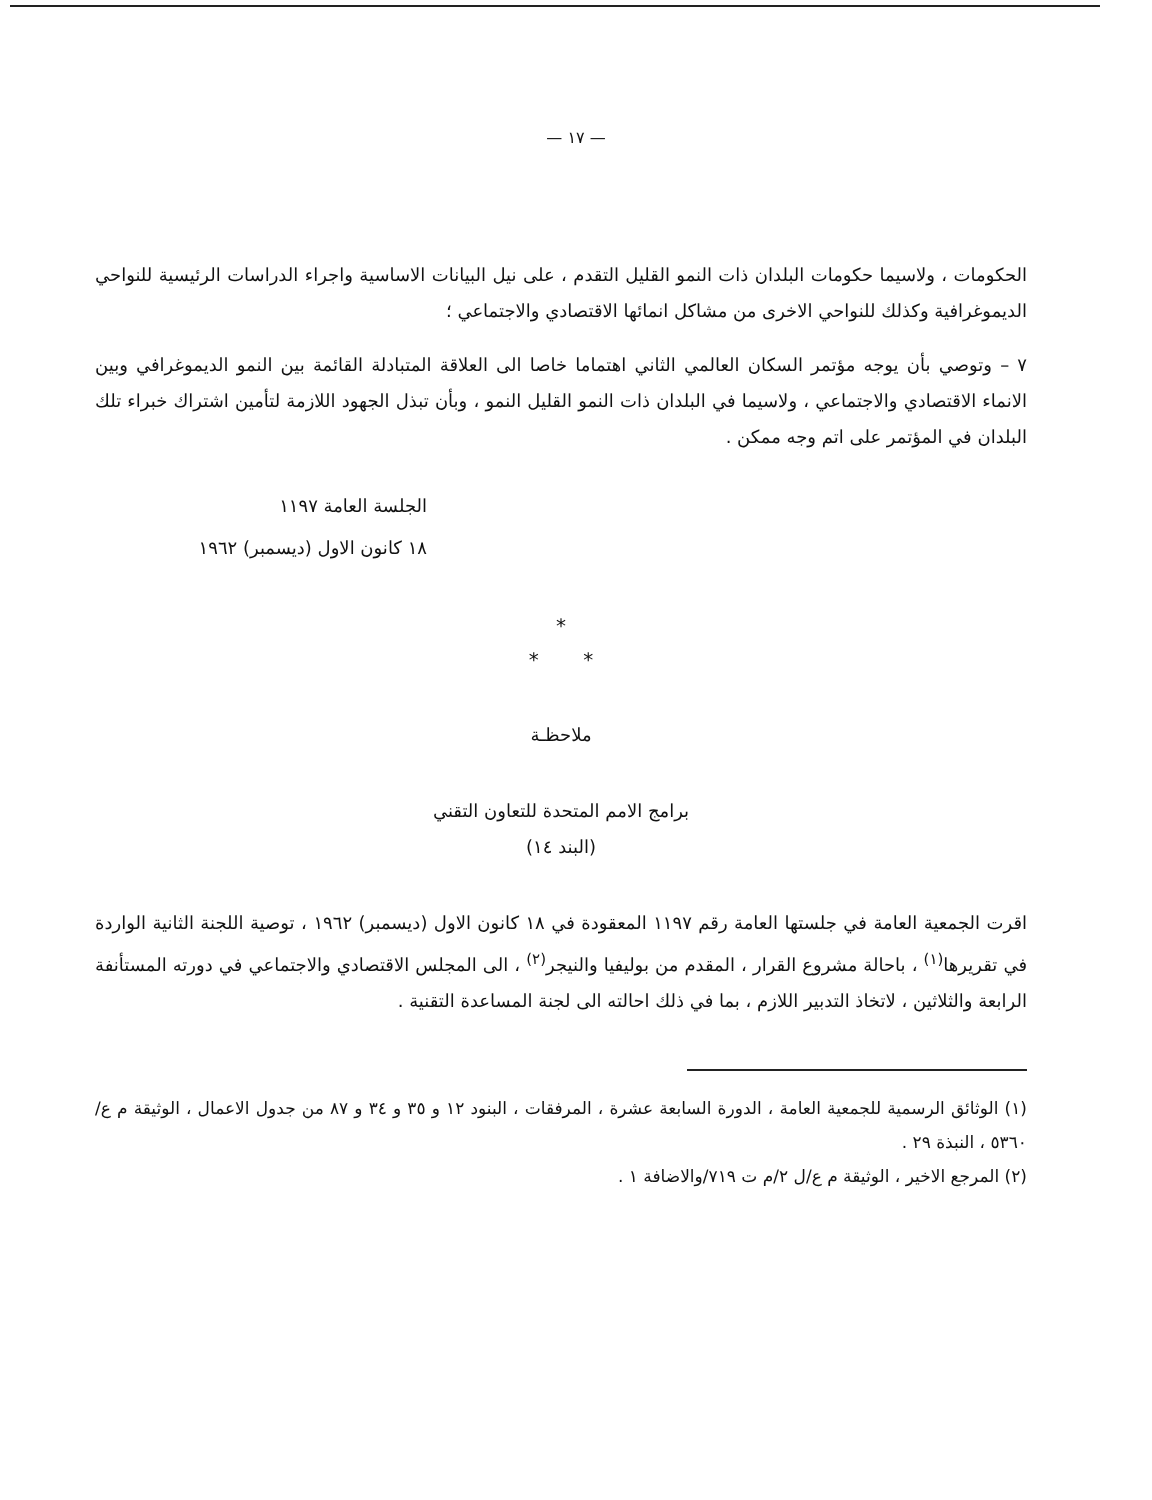— ١٧ —
الحكومات ، ولاسيما حكومات البلدان ذات النمو القليل التقدم ، على نيل البيانات الاساسية واجراء الدراسات الرئيسية للنواحي الديموغرافية وكذلك للنواحي الاخرى من مشاكل انمائها الاقتصادي والاجتماعي ؛
٧ – وتوصي بأن يوجه مؤتمر السكان العالمي الثاني اهتماما خاصا الى العلاقة المتبادلة القائمة بين النمو الديموغرافي وبين الانماء الاقتصادي والاجتماعي ، ولاسيما في البلدان ذات النمو القليل النمو ، وبأن تبذل الجهود اللازمة لتأمين اشتراك خبراء تلك البلدان في المؤتمر على اتم وجه ممكن .
الجلسة العامة ١١٩٧
١٨ كانون الاول (ديسمبر) ١٩٦٢
*
* *
ملاحظـة
برامج الامم المتحدة للتعاون التقني
(البند ١٤)
اقرت الجمعية العامة في جلستها العامة رقم ١١٩٧ المعقودة في ١٨ كانون الاول (ديسمبر) ١٩٦٢ ، توصية اللجنة الثانية الواردة في تقريرها<sup>(١)</sup> ، باحالة مشروع القرار ، المقدم من بوليفيا والنيجر<sup>(٢)</sup> ، الى المجلس الاقتصادي والاجتماعي في دورته المستأنفة الرابعة والثلاثين ، لاتخاذ التدبير اللازم ، بما في ذلك احالته الى لجنة المساعدة التقنية .
(١) الوثائق الرسمية للجمعية العامة ، الدورة السابعة عشرة ، المرفقات ، البنود ١٢ و ٣٥ و ٣٤ و ٨٧ من جدول الاعمال ، الوثيقة م ع/٥٣٦٠ ، النبذة ٢٩ .
(٢) المرجع الاخير ، الوثيقة م ع/ل ٢/م ت ٧١٩/والاضافة ١ .